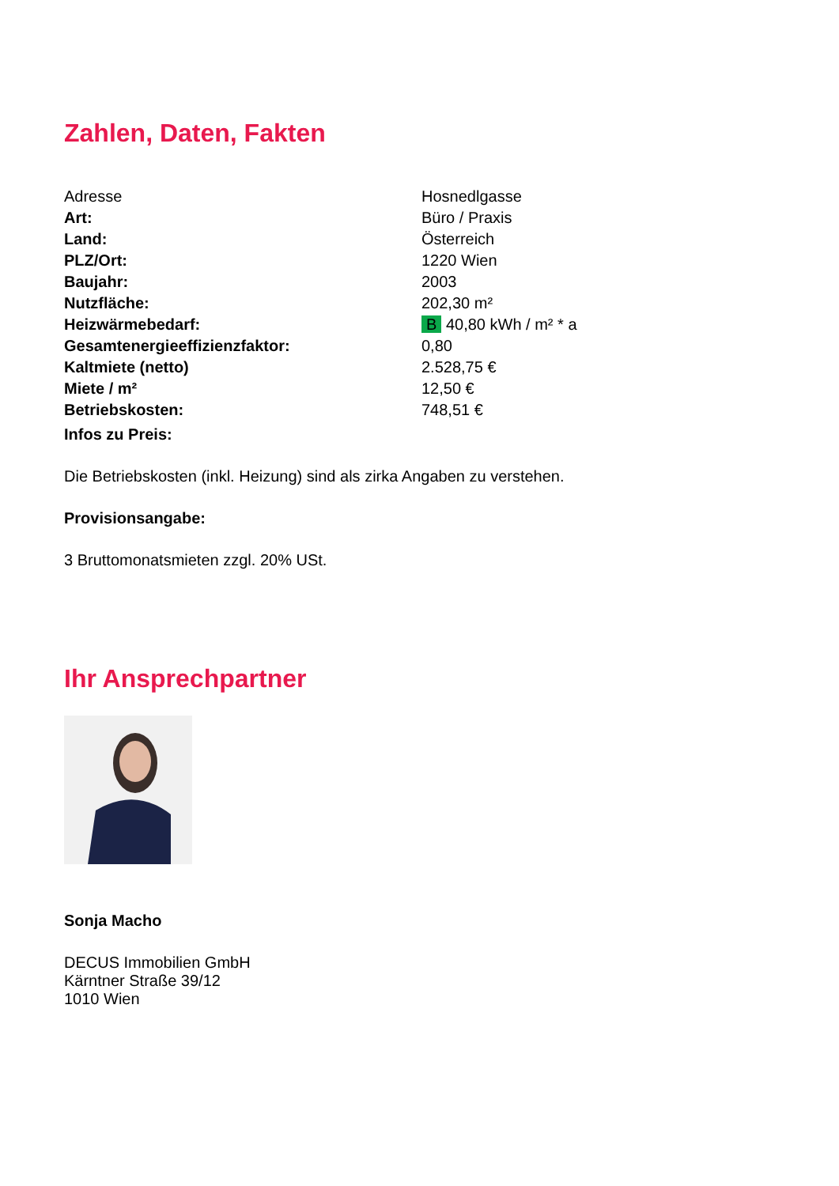Zahlen, Daten, Fakten
| Adresse | Hosnedlgasse |
| Art: | Büro / Praxis |
| Land: | Österreich |
| PLZ/Ort: | 1220 Wien |
| Baujahr: | 2003 |
| Nutzfläche: | 202,30 m² |
| Heizwärmebedarf: | B 40,80 kWh / m² * a |
| Gesamtenergieeffizienzfaktor: | 0,80 |
| Kaltmiete (netto) | 2.528,75 € |
| Miete / m² | 12,50 € |
| Betriebskosten: | 748,51 € |
Infos zu Preis:
Die Betriebskosten (inkl. Heizung) sind als zirka Angaben zu verstehen.
Provisionsangabe:
3 Bruttomonatsmieten zzgl. 20% USt.
Ihr Ansprechpartner
Sonja Macho
DECUS Immobilien GmbH
Kärntner Straße 39/12
1010 Wien